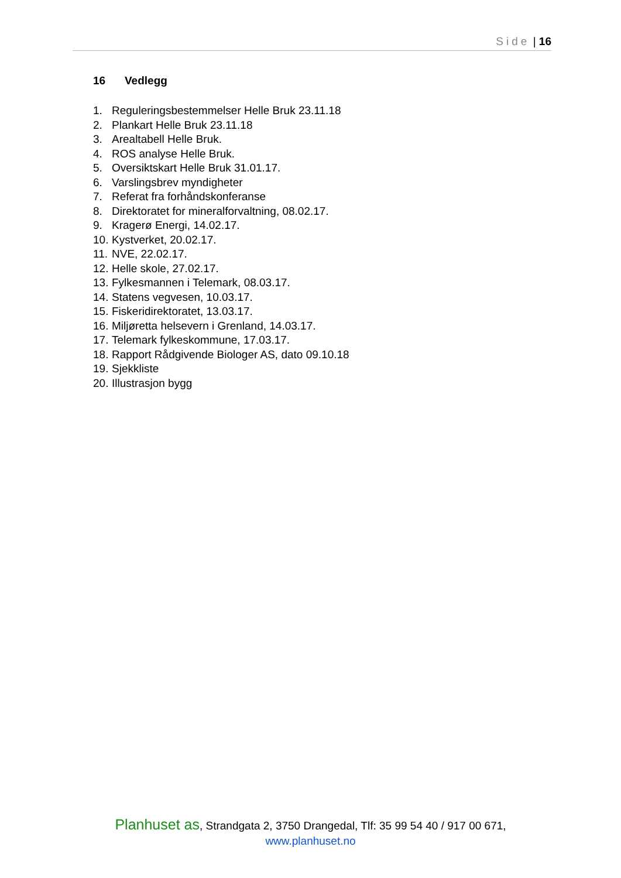Side | 16
16 Vedlegg
1. Reguleringsbestemmelser Helle Bruk 23.11.18
2. Plankart Helle Bruk 23.11.18
3. Arealtabell Helle Bruk.
4. ROS analyse Helle Bruk.
5. Oversiktskart Helle Bruk 31.01.17.
6. Varslingsbrev myndigheter
7. Referat fra forhåndskonferanse
8. Direktoratet for mineralforvaltning, 08.02.17.
9. Kragerø Energi, 14.02.17.
10. Kystverket, 20.02.17.
11. NVE, 22.02.17.
12. Helle skole, 27.02.17.
13. Fylkesmannen i Telemark, 08.03.17.
14. Statens vegvesen, 10.03.17.
15. Fiskeridirektoratet, 13.03.17.
16. Miljøretta helsevern i Grenland, 14.03.17.
17. Telemark fylkeskommune, 17.03.17.
18. Rapport Rådgivende Biologer AS, dato 09.10.18
19. Sjekkliste
20. Illustrasjon bygg
Planhuset as, Strandgata 2, 3750 Drangedal, Tlf: 35 99 54 40 / 917 00 671,
www.planhuset.no